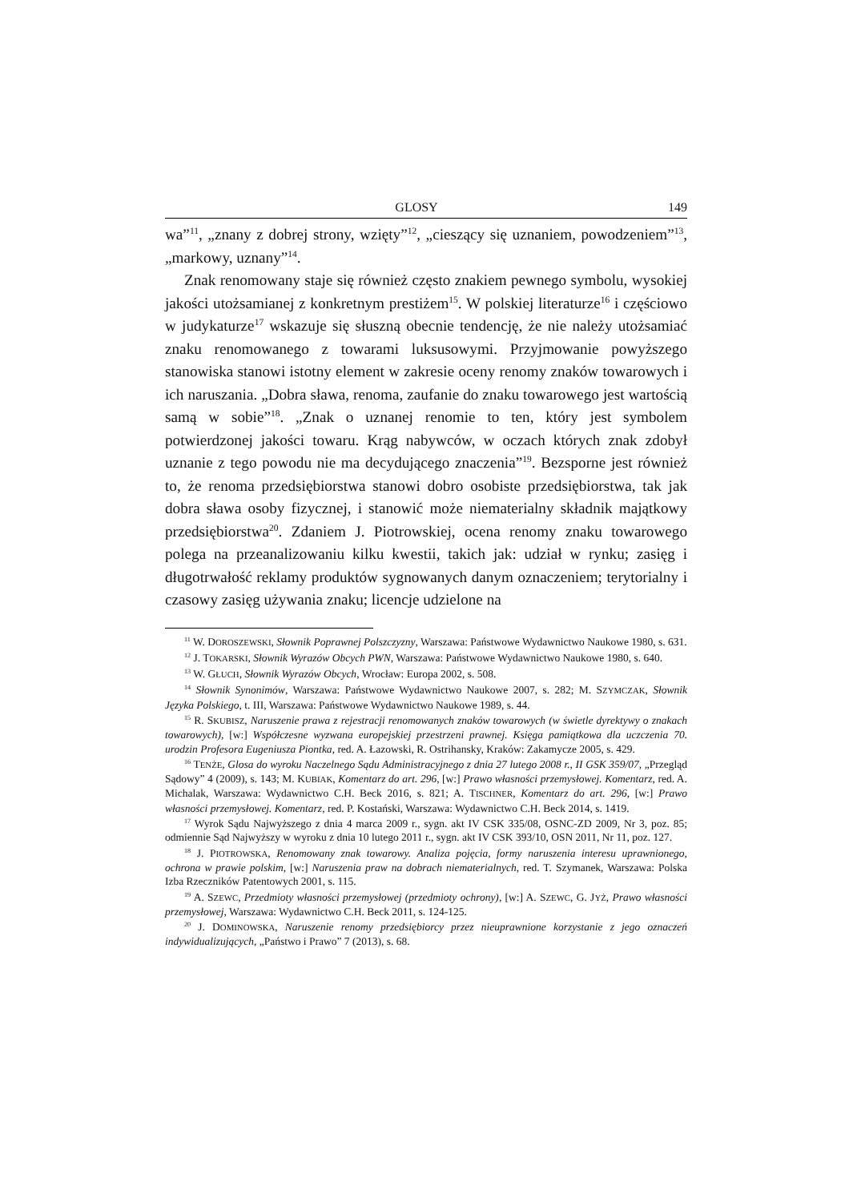GLOSY 149
wa”<sup>11</sup>, „znany z dobrej strony, wzięty”<sup>12</sup>, „cieszący się uznaniem, powodzeniem”<sup>13</sup>, „markowy, uznany”<sup>14</sup>.
Znak renomowany staje się również często znakiem pewnego symbolu, wysokiej jakości utożsamianej z konkretnym prestiżem<sup>15</sup>. W polskiej literaturze<sup>16</sup> i częściowo w judykaturze<sup>17</sup> wskazuje się słuszną obecnie tendencję, że nie należy utożsamiać znaku renomowanego z towarami luksusowymi. Przyjmowanie powyższego stanowiska stanowi istotny element w zakresie oceny renomy znaków towarowych i ich naruszania. „Dobra sława, renoma, zaufanie do znaku towarowego jest wartością samą w sobie”<sup>18</sup>. „Znak o uznanej renomie to ten, który jest symbolem potwierdzonej jakości towaru. Krąg nabywców, w oczach których znak zdobył uznanie z tego powodu nie ma decydującego znaczenia”<sup>19</sup>. Bezsporne jest również to, że renoma przedsiębiorstwa stanowi dobro osobiste przedsiębiorstwa, tak jak dobra sława osoby fizycznej, i stanowić może niematerialny składnik majątkowy przedsiębiorstwa<sup>20</sup>. Zdaniem J. Piotrowskiej, ocena renomy znaku towarowego polega na przeanalizowaniu kilku kwestii, takich jak: udział w rynku; zasięg i długotrwałość reklamy produktów sygnowanych danym oznaczeniem; terytorialny i czasowy zasięg używania znaku; licencje udzielone na
<sup>11</sup> W. DOROSZEWSKI, Słownik Poprawnej Polszczyzny, Warszawa: Państwowe Wydawnictwo Naukowe 1980, s. 631.
<sup>12</sup> J. TOKARSKI, Słownik Wyrazów Obcych PWN, Warszawa: Państwowe Wydawnictwo Naukowe 1980, s. 640.
<sup>13</sup> W. GŁUCH, Słownik Wyrazów Obcych, Wrocław: Europa 2002, s. 508.
<sup>14</sup> Słownik Synonimów, Warszawa: Państwowe Wydawnictwo Naukowe 2007, s. 282; M. SZYMCZAK, Słownik Języka Polskiego, t. III, Warszawa: Państwowe Wydawnictwo Naukowe 1989, s. 44.
<sup>15</sup> R. SKUBISZ, Naruszenie prawa z rejestracji renomowanych znaków towarowych (w świetle dyrektywy o znakach towarowych), [w:] Współczesne wyzwana europejskiej przestrzeni prawnej. Księga pamiątkowa dla uczczenia 70. urodzin Profesora Eugeniusza Piontka, red. A. Łazowski, R. Ostrihansky, Kraków: Zakamycze 2005, s. 429.
<sup>16</sup> TENŻE, Glosa do wyroku Naczelnego Sądu Administracyjnego z dnia 27 lutego 2008 r., II GSK 359/07, „Przegląd Sądowy” 4 (2009), s. 143; M. KUBIAK, Komentarz do art. 296, [w:] Prawo własności przemysłowej. Komentarz, red. A. Michalak, Warszawa: Wydawnictwo C.H. Beck 2016, s. 821; A. TISCHNER, Komentarz do art. 296, [w:] Prawo własności przemysłowej. Komentarz, red. P. Kostański, Warszawa: Wydawnictwo C.H. Beck 2014, s. 1419.
<sup>17</sup> Wyrok Sądu Najwyższego z dnia 4 marca 2009 r., sygn. akt IV CSK 335/08, OSNC-ZD 2009, Nr 3, poz. 85; odmiennie Sąd Najwyższy w wyroku z dnia 10 lutego 2011 r., sygn. akt IV CSK 393/10, OSN 2011, Nr 11, poz. 127.
<sup>18</sup> J. PIOTROWSKA, Renomowany znak towarowy. Analiza pojęcia, formy naruszenia interesu uprawnionego, ochrona w prawie polskim, [w:] Naruszenia praw na dobrach niematerialnych, red. T. Szymanek, Warszawa: Polska Izba Rzeczników Patentowych 2001, s. 115.
<sup>19</sup> A. SZEWC, Przedmioty własności przemysłowej (przedmioty ochrony), [w:] A. SZEWC, G. JYŻ, Prawo własności przemysłowej, Warszawa: Wydawnictwo C.H. Beck 2011, s. 124-125.
<sup>20</sup> J. DOMINOWSKA, Naruszenie renomy przedsiębiorcy przez nieuprawnione korzystanie z jego oznaczeń indywidualizujących, „Państwo i Prawo” 7 (2013), s. 68.